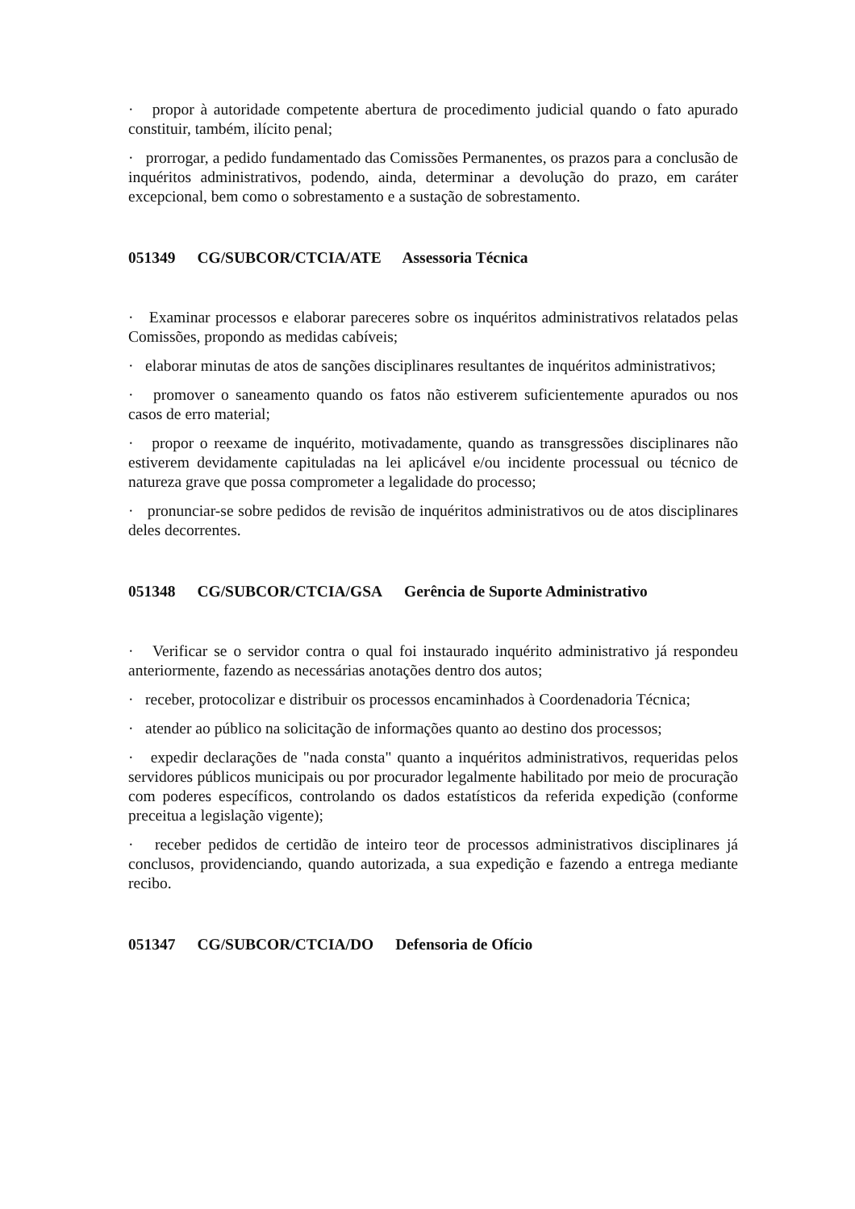· propor à autoridade competente abertura de procedimento judicial quando o fato apurado constituir, também, ilícito penal;
· prorrogar, a pedido fundamentado das Comissões Permanentes, os prazos para a conclusão de inquéritos administrativos, podendo, ainda, determinar a devolução do prazo, em caráter excepcional, bem como o sobrestamento e a sustação de sobrestamento.
051349 CG/SUBCOR/CTCIA/ATE Assessoria Técnica
· Examinar processos e elaborar pareceres sobre os inquéritos administrativos relatados pelas Comissões, propondo as medidas cabíveis;
· elaborar minutas de atos de sanções disciplinares resultantes de inquéritos administrativos;
· promover o saneamento quando os fatos não estiverem suficientemente apurados ou nos casos de erro material;
· propor o reexame de inquérito, motivadamente, quando as transgressões disciplinares não estiverem devidamente capituladas na lei aplicável e/ou incidente processual ou técnico de natureza grave que possa comprometer a legalidade do processo;
· pronunciar-se sobre pedidos de revisão de inquéritos administrativos ou de atos disciplinares deles decorrentes.
051348 CG/SUBCOR/CTCIA/GSA Gerência de Suporte Administrativo
· Verificar se o servidor contra o qual foi instaurado inquérito administrativo já respondeu anteriormente, fazendo as necessárias anotações dentro dos autos;
· receber, protocolizar e distribuir os processos encaminhados à Coordenadoria Técnica;
· atender ao público na solicitação de informações quanto ao destino dos processos;
· expedir declarações de "nada consta" quanto a inquéritos administrativos, requeridas pelos servidores públicos municipais ou por procurador legalmente habilitado por meio de procuração com poderes específicos, controlando os dados estatísticos da referida expedição (conforme preceitua a legislação vigente);
· receber pedidos de certidão de inteiro teor de processos administrativos disciplinares já conclusos, providenciando, quando autorizada, a sua expedição e fazendo a entrega mediante recibo.
051347 CG/SUBCOR/CTCIA/DO Defensoria de Ofício